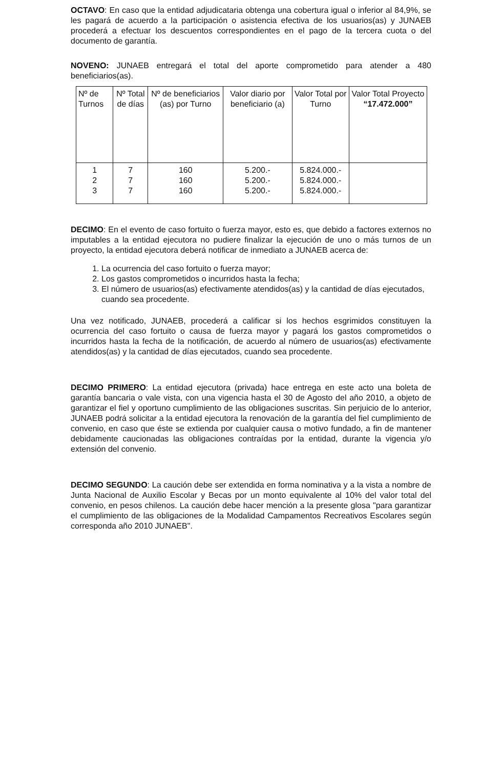OCTAVO: En caso que la entidad adjudicataria obtenga una cobertura igual o inferior al 84,9%, se les pagará de acuerdo a la participación o asistencia efectiva de los usuarios(as) y JUNAEB procederá a efectuar los descuentos correspondientes en el pago de la tercera cuota o del documento de garantía.
NOVENO: JUNAEB entregará el total del aporte comprometido para atender a 480 beneficiarios(as).
| Nº de Turnos | Nº Total de días | Nº de beneficiarios (as) por Turno | Valor diario por beneficiario (a) | Valor Total por Turno | Valor Total Proyecto “17.472.000” |
| --- | --- | --- | --- | --- | --- |
| 1 2 3 | 7 7 7 | 160 160 160 | 5.200.- 5.200.- 5.200.- | 5.824.000.- 5.824.000.- 5.824.000.- | |
DECIMO: En el evento de caso fortuito o fuerza mayor, esto es, que debido a factores externos no imputables a la entidad ejecutora no pudiere finalizar la ejecución de uno o más turnos de un proyecto, la entidad ejecutora deberá notificar de inmediato a JUNAEB acerca de:
1. La ocurrencia del caso fortuito o fuerza mayor;
2. Los gastos comprometidos o incurridos hasta la fecha;
3. El número de usuarios(as) efectivamente atendidos(as) y la cantidad de días ejecutados, cuando sea procedente.
Una vez notificado, JUNAEB, procederá a calificar si los hechos esgrimidos constituyen la ocurrencia del caso fortuito o causa de fuerza mayor y pagará los gastos comprometidos o incurridos hasta la fecha de la notificación, de acuerdo al número de usuarios(as) efectivamente atendidos(as) y la cantidad de días ejecutados, cuando sea procedente.
DECIMO PRIMERO: La entidad ejecutora (privada) hace entrega en este acto una boleta de garantía bancaria o vale vista, con una vigencia hasta el 30 de Agosto del año 2010, a objeto de garantizar el fiel y oportuno cumplimiento de las obligaciones suscritas. Sin perjuicio de lo anterior, JUNAEB podrá solicitar a la entidad ejecutora la renovación de la garantía del fiel cumplimiento de convenio, en caso que éste se extienda por cualquier causa o motivo fundado, a fin de mantener debidamente caucionadas las obligaciones contraídas por la entidad, durante la vigencia y/o extensión del convenio.
DECIMO SEGUNDO: La caución debe ser extendida en forma nominativa y a la vista a nombre de Junta Nacional de Auxilio Escolar y Becas por un monto equivalente al 10% del valor total del convenio, en pesos chilenos. La caución debe hacer mención a la presente glosa "para garantizar el cumplimiento de las obligaciones de la Modalidad Campamentos Recreativos Escolares según corresponda año 2010 JUNAEB".